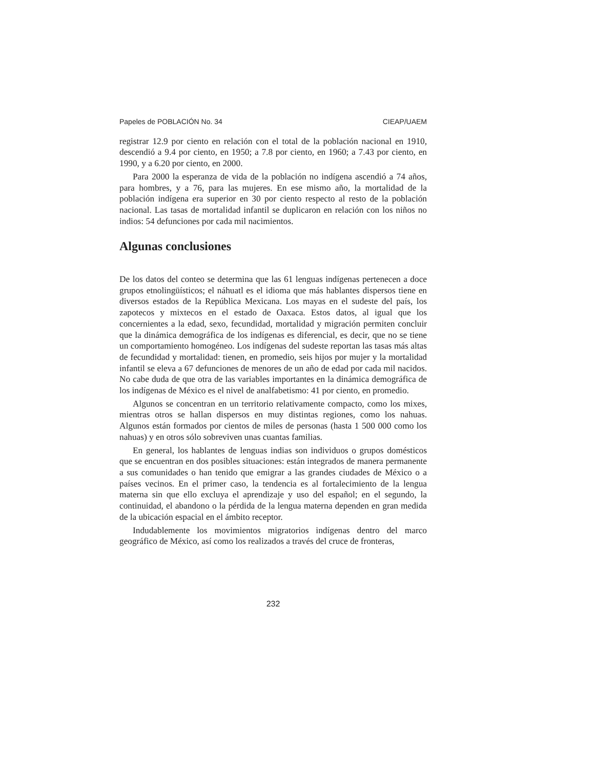Papeles de POBLACIÓN No. 34 CIEAP/UAEM
registrar 12.9 por ciento en relación con el total de la población nacional en 1910, descendió a 9.4 por ciento, en 1950; a 7.8 por ciento, en 1960; a 7.43 por ciento, en 1990, y a 6.20 por ciento, en 2000.
Para 2000 la esperanza de vida de la población no indígena ascendió a 74 años, para hombres, y a 76, para las mujeres. En ese mismo año, la mortalidad de la población indígena era superior en 30 por ciento respecto al resto de la población nacional. Las tasas de mortalidad infantil se duplicaron en relación con los niños no indios: 54 defunciones por cada mil nacimientos.
Algunas conclusiones
De los datos del conteo se determina que las 61 lenguas indígenas pertenecen a doce grupos etnolingüísticos; el náhuatl es el idioma que más hablantes dispersos tiene en diversos estados de la República Mexicana. Los mayas en el sudeste del país, los zapotecos y mixtecos en el estado de Oaxaca. Estos datos, al igual que los concernientes a la edad, sexo, fecundidad, mortalidad y migración permiten concluir que la dinámica demográfica de los indígenas es diferencial, es decir, que no se tiene un comportamiento homogéneo. Los indígenas del sudeste reportan las tasas más altas de fecundidad y mortalidad: tienen, en promedio, seis hijos por mujer y la mortalidad infantil se eleva a 67 defunciones de menores de un año de edad por cada mil nacidos. No cabe duda de que otra de las variables importantes en la dinámica demográfica de los indígenas de México es el nivel de analfabetismo: 41 por ciento, en promedio.
Algunos se concentran en un territorio relativamente compacto, como los mixes, mientras otros se hallan dispersos en muy distintas regiones, como los nahuas. Algunos están formados por cientos de miles de personas (hasta 1 500 000 como los nahuas) y en otros sólo sobreviven unas cuantas familias.
En general, los hablantes de lenguas indias son individuos o grupos domésticos que se encuentran en dos posibles situaciones: están integrados de manera permanente a sus comunidades o han tenido que emigrar a las grandes ciudades de México o a países vecinos. En el primer caso, la tendencia es al fortalecimiento de la lengua materna sin que ello excluya el aprendizaje y uso del español; en el segundo, la continuidad, el abandono o la pérdida de la lengua materna dependen en gran medida de la ubicación espacial en el ámbito receptor.
Indudablemente los movimientos migratorios indígenas dentro del marco geográfico de México, así como los realizados a través del cruce de fronteras,
232